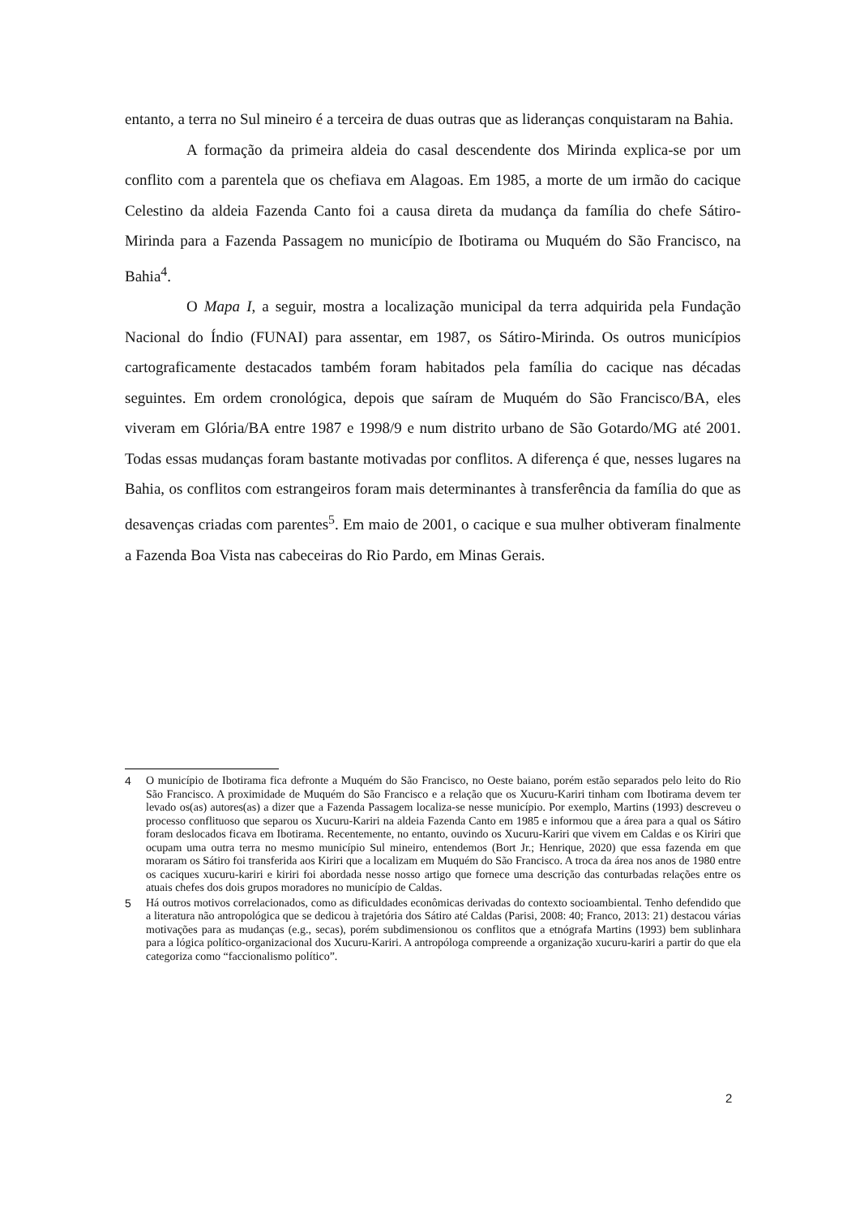entanto, a terra no Sul mineiro é a terceira de duas outras que as lideranças conquistaram na Bahia.
A formação da primeira aldeia do casal descendente dos Mirinda explica-se por um conflito com a parentela que os chefiava em Alagoas. Em 1985, a morte de um irmão do cacique Celestino da aldeia Fazenda Canto foi a causa direta da mudança da família do chefe Sátiro-Mirinda para a Fazenda Passagem no município de Ibotirama ou Muquém do São Francisco, na Bahia<sup>4</sup>.
O Mapa I, a seguir, mostra a localização municipal da terra adquirida pela Fundação Nacional do Índio (FUNAI) para assentar, em 1987, os Sátiro-Mirinda. Os outros municípios cartograficamente destacados também foram habitados pela família do cacique nas décadas seguintes. Em ordem cronológica, depois que saíram de Muquém do São Francisco/BA, eles viveram em Glória/BA entre 1987 e 1998/9 e num distrito urbano de São Gotardo/MG até 2001. Todas essas mudanças foram bastante motivadas por conflitos. A diferença é que, nesses lugares na Bahia, os conflitos com estrangeiros foram mais determinantes à transferência da família do que as desavenças criadas com parentes<sup>5</sup>. Em maio de 2001, o cacique e sua mulher obtiveram finalmente a Fazenda Boa Vista nas cabeceiras do Rio Pardo, em Minas Gerais.
4 O município de Ibotirama fica defronte a Muquém do São Francisco, no Oeste baiano, porém estão separados pelo leito do Rio São Francisco. A proximidade de Muquém do São Francisco e a relação que os Xucuru-Kariri tinham com Ibotirama devem ter levado os(as) autores(as) a dizer que a Fazenda Passagem localiza-se nesse município. Por exemplo, Martins (1993) descreveu o processo conflituoso que separou os Xucuru-Kariri na aldeia Fazenda Canto em 1985 e informou que a área para a qual os Sátiro foram deslocados ficava em Ibotirama. Recentemente, no entanto, ouvindo os Xucuru-Kariri que vivem em Caldas e os Kiriri que ocupam uma outra terra no mesmo município Sul mineiro, entendemos (Bort Jr.; Henrique, 2020) que essa fazenda em que moraram os Sátiro foi transferida aos Kiriri que a localizam em Muquém do São Francisco. A troca da área nos anos de 1980 entre os caciques xucuru-kariri e kiriri foi abordada nesse nosso artigo que fornece uma descrição das conturbadas relações entre os atuais chefes dos dois grupos moradores no município de Caldas.
5 Há outros motivos correlacionados, como as dificuldades econômicas derivadas do contexto socioambiental. Tenho defendido que a literatura não antropológica que se dedicou à trajetória dos Sátiro até Caldas (Parisi, 2008: 40; Franco, 2013: 21) destacou várias motivações para as mudanças (e.g., secas), porém subdimensionou os conflitos que a etnógrafa Martins (1993) bem sublinhara para a lógica político-organizacional dos Xucuru-Kariri. A antropóloga compreende a organização xucuru-kariri a partir do que ela categoriza como “faccionalismo político”.
2